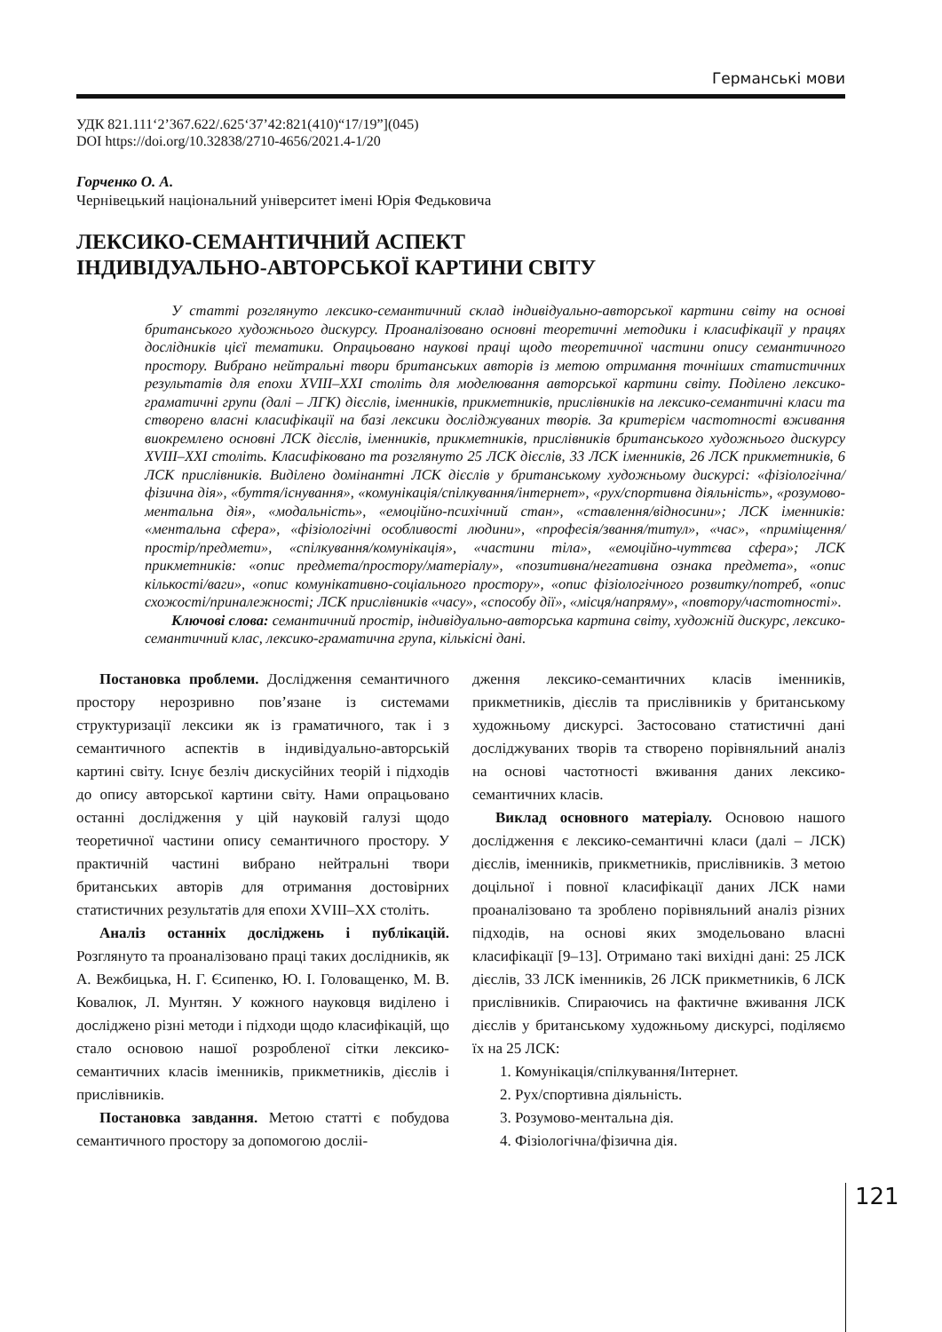Германські мови
УДК 821.111‘2’367.622/.625‘37’42:821(410)“17/19”](045)
DOI https://doi.org/10.32838/2710-4656/2021.4-1/20
Горченко О. А.
Чернівецький національний університет імені Юрія Федьковича
ЛЕКСИКО-СЕМАНТИЧНИЙ АСПЕКТ
ІНДИВІДУАЛЬНО-АВТОРСЬКОЇ КАРТИНИ СВІТУ
У статті розглянуто лексико-семантичний склад індивідуально-авторської картини світу на основі британського художнього дискурсу. Проаналізовано основні теоретичні методики і класифікації у працях дослідників цієї тематики. Опрацьовано наукові праці щодо теоретичної частини опису семантичного простору. Вибрано нейтральні твори британських авторів із метою отримання точніших статистичних результатів для епохи XVIII–XXI століть для моделювання авторської картини світу. Поділено лексико-граматичні групи (далі – ЛГК) дієслів, іменників, прикметників, прислівників на лексико-семантичні класи та створено власні класифікації на базі лексики досліджуваних творів. За критерієм частотності вживання виокремлено основні ЛСК дієслів, іменників, прикметників, прислівників британського художнього дискурсу XVIII–XXI століть. Класифіковано та розглянуто 25 ЛСК дієслів, 33 ЛСК іменників, 26 ЛСК прикметників, 6 ЛСК прислівників. Виділено домінантні ЛСК дієслів у британському художньому дискурсі: «фізіологічна/фізична дія», «буття/існування», «комунікація/спілкування/інтернет», «рух/спортивна діяльність», «розумово-ментальна дія», «модальність», «емоційно-психічний стан», «ставлення/відносини»; ЛСК іменників: «ментальна сфера», «фізіологічні особливості людини», «професія/звання/титул», «час», «приміщення/простір/предмети», «спілкування/комунікація», «частини тіла», «емоційно-чуттєва сфера»; ЛСК прикметників: «опис предмета/простору/матеріалу», «позитивна/негативна ознака предмета», «опис кількості/ваги», «опис комунікативно-соціального простору», «опис фізіологічного розвитку/потреб, «опис схожості/приналежності; ЛСК прислівників «часу», «способу дії», «місця/напряму», «повтору/частотності».
Ключові слова: семантичний простір, індивідуально-авторська картина світу, художній дискурс, лексико-семантичний клас, лексико-граматична група, кількісні дані.
Постановка проблеми. Дослідження семантичного простору нерозривно пов’язане із системами структуризації лексики як із граматичного, так і з семантичного аспектів в індивідуально-авторській картині світу. Існує безліч дискусійних теорій і підходів до опису авторської картини світу. Нами опрацьовано останні дослідження у цій науковій галузі щодо теоретичної частини опису семантичного простору. У практичній частині вибрано нейтральні твори британських авторів для отримання достовірних статистичних результатів для епохи XVIII–XX століть.
Аналіз останніх досліджень і публікацій. Розглянуто та проаналізовано праці таких дослідників, як А. Вежбицька, Н. Г. Єсипенко, Ю. І. Головащенко, М. В. Ковалюк, Л. Мунтян. У кожного науковця виділено і досліджено різні методи і підходи щодо класифікацій, що стало основою нашої розробленої сітки лексико-семантичних класів іменників, прикметників, дієслів і прислівників.
Постановка завдання. Метою статті є побудова семантичного простору за допомогою досліi-
дження лексико-семантичних класів іменників, прикметників, дієслів та прислівників у британському художньому дискурсі. Застосовано статистичні дані досліджуваних творів та створено порівняльний аналіз на основі частотності вживання даних лексико-семантичних класів.
Виклад основного матеріалу. Основою нашого дослідження є лексико-семантичні класи (далі – ЛСК) дієслів, іменників, прикметників, прислівників. З метою доцільної і повної класифікації даних ЛСК нами проаналізовано та зроблено порівняльний аналіз різних підходів, на основі яких змодельовано власні класифікації [9–13]. Отримано такі вихідні дані: 25 ЛСК дієслів, 33 ЛСК іменників, 26 ЛСК прикметників, 6 ЛСК прислівників. Спираючись на фактичне вживання ЛСК дієслів у британському художньому дискурсі, поділяємо їх на 25 ЛСК:
1. Комунікація/спілкування/Інтернет.
2. Рух/спортивна діяльність.
3. Розумово-ментальна дія.
4. Фізіологічна/фізична дія.
121